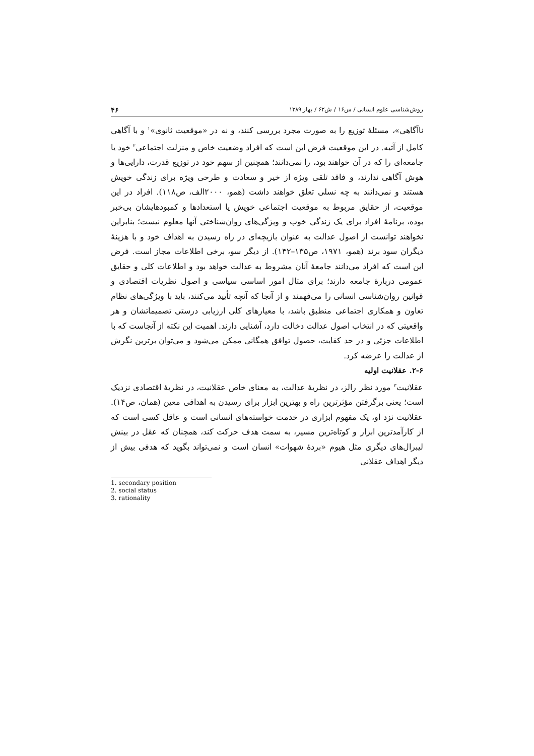روش‌شناسی علوم انسانی / س۱۶ / ش۶۲ / بهار ۱۳۸۹ ۴۶
ناآگاهی»، مسئلهٔ توزیع را به صورت مجرد بررسی کنند، و نه در «موقعیت ثانوی»<sup>۱</sup> و با آگاهی کامل از آتیه. در این موقعیت فرض این است که افراد وضعیت خاص و منزلت اجتماعی<sup>۲</sup> خود یا جامعه‌ای را که در آن خواهند بود، را نمی‌دانند؛ همچنین از سهم خود در توزیع قدرت، دارایی‌ها و هوش آگاهی ندارند، و فاقد تلقی ویژه از خیر و سعادت و طرحی ویژه برای زندگی خویش هستند و نمی‌دانند به چه نسلی تعلق خواهند داشت (همو، ۲۰۰۰الف، ص۱۱۸). افراد در این موقعیت، از حقایق مربوط به موقعیت اجتماعی خویش یا استعدادها و کمبودهایشان بی‌خبر بوده، برنامهٔ افراد برای یک زندگی خوب و ویژگی‌های روان‌شناختی آنها معلوم نیست؛ بنابراین نخواهند توانست از اصول عدالت به عنوان بازیچه‌ای در راه رسیدن به اهداف خود و با هزینهٔ دیگران سود برند (همو، ۱۹۷۱، ص۱۳۵–۱۴۲). از دیگر سو، برخی اطلاعات مجاز است. فرض این است که افراد می‌دانند جامعهٔ آنان مشروط به عدالت خواهد بود و اطلاعات کلی و حقایق عمومی دربارهٔ جامعه دارند؛ برای مثال امور اساسی سیاسی و اصول نظریات اقتصادی و قوانین روان‌شناسی انسانی را می‌فهمند و از آنجا که آنچه تأیید می‌کنند، باید با ویژگی‌های نظام تعاون و همکاری اجتماعی منطبق باشد، با معیارهای کلی ارزیابی درستی تصمیماتشان و هر واقعیتی که در انتخاب اصول عدالت دخالت دارد، آشنایی دارند. اهمیت این نکته از آنجاست که با اطلاعات جزئی و در حد کفایت، حصول توافق همگانی ممکن می‌شود و می‌توان برترین نگرش از عدالت را عرضه کرد.
۲-۶. عقلانیت اولیه
عقلانیت<sup>۳</sup> مورد نظر رالز، در نظریهٔ عدالت، به معنای خاص عقلانیت، در نظریهٔ اقتصادی نزدیک است؛ یعنی برگرفتن مؤثرترین راه و بهترین ابزار برای رسیدن به اهدافی معین (همان، ص۱۴). عقلانیت نزد او، یک مفهوم ابزاری در خدمت خواسته‌های انسانی است و عاقل کسی است که از کارآمدترین ابزار و کوتاه‌ترین مسیر، به سمت هدف حرکت کند، همچنان که عقل در بینش لیبرال‌های دیگری مثل هیوم «بردهٔ شهوات» انسان است و نمی‌تواند بگوید که هدفی بیش از دیگر اهداف عقلانی
1. secondary position
2. social status
3. rationality